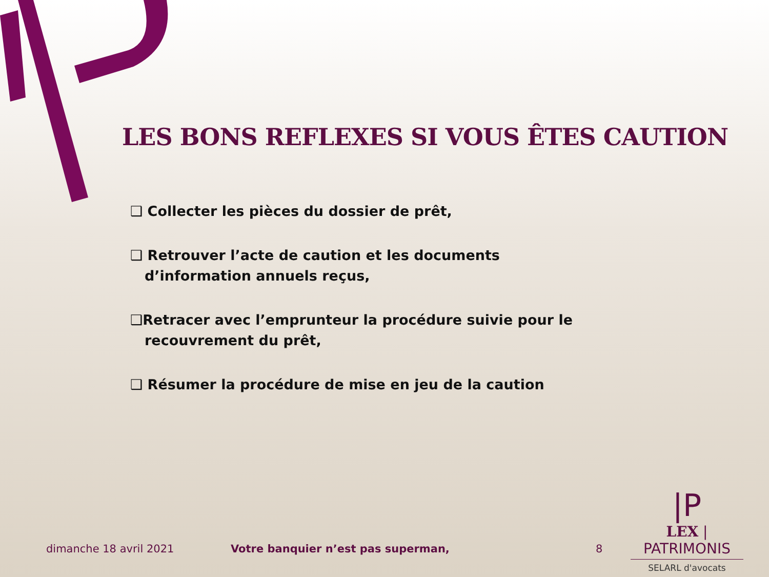LES BONS REFLEXES SI VOUS ÊTES CAUTION
❑ Collecter les pièces du dossier de prêt,
❑ Retrouver l’acte de caution et les documents d’information annuels reçus,
❑Retracer avec l’emprunteur la procédure suivie pour le recouvrement du prêt,
❑ Résumer la procédure de mise en jeu de la caution
dimanche 18 avril 2021
Votre banquier n’est pas superman,
8
|P
LEX | PATRIMONIS
SELARL d'avocats